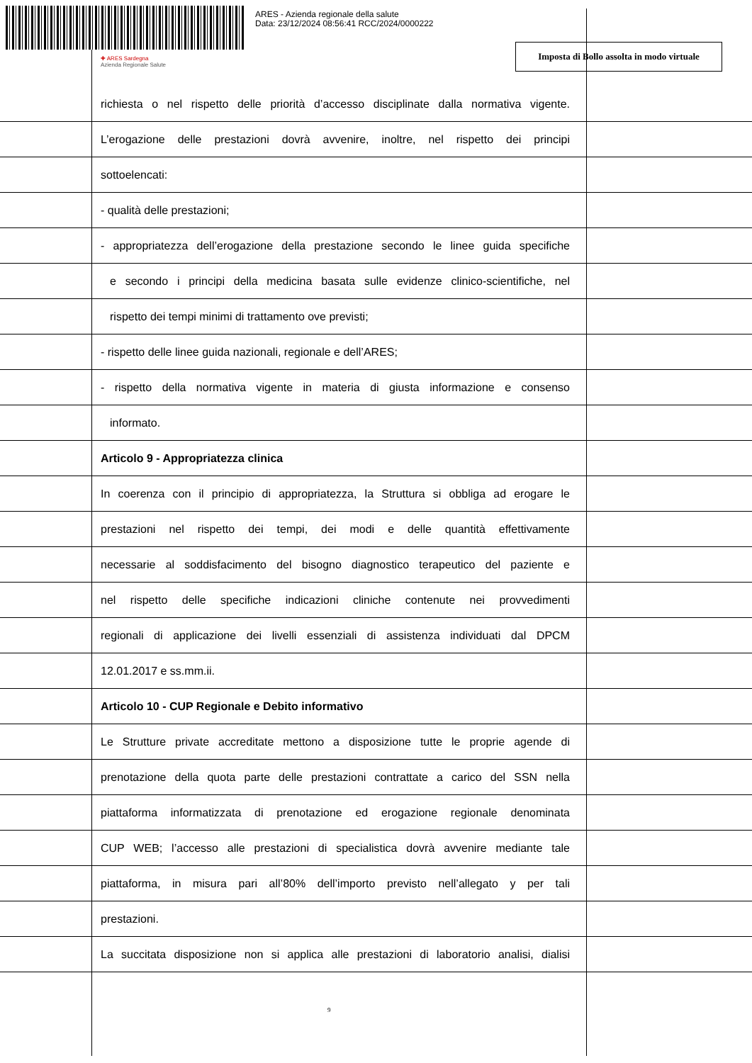ARES - Azienda regionale della salute
Data: 23/12/2024 08:56:41 RCC/2024/0000222
✚ ARES Sardegna
Azienda Regionale Salute
Imposta di Bollo assolta in modo virtuale
richiesta o nel rispetto delle priorità d’accesso disciplinate dalla normativa vigente.
L’erogazione delle prestazioni dovrà avvenire, inoltre, nel rispetto dei principi
sottoelencati:
- qualità delle prestazioni;
- appropriatezza dell’erogazione della prestazione secondo le linee guida specifiche
e secondo i principi della medicina basata sulle evidenze clinico-scientifiche, nel
rispetto dei tempi minimi di trattamento ove previsti;
- rispetto delle linee guida nazionali, regionale e dell’ARES;
- rispetto della normativa vigente in materia di giusta informazione e consenso
informato.
Articolo 9 - Appropriatezza clinica
In coerenza con il principio di appropriatezza, la Struttura si obbliga ad erogare le
prestazioni nel rispetto dei tempi, dei modi e delle quantità effettivamente
necessarie al soddisfacimento del bisogno diagnostico terapeutico del paziente e
nel rispetto delle specifiche indicazioni cliniche contenute nei provvedimenti
regionali di applicazione dei livelli essenziali di assistenza individuati dal DPCM
12.01.2017 e ss.mm.ii.
Articolo 10 - CUP Regionale e Debito informativo
Le Strutture private accreditate mettono a disposizione tutte le proprie agende di
prenotazione della quota parte delle prestazioni contrattate a carico del SSN nella
piattaforma informatizzata di prenotazione ed erogazione regionale denominata
CUP WEB; l’accesso alle prestazioni di specialistica dovrà avvenire mediante tale
piattaforma, in misura pari all’80% dell’importo previsto nell’allegato y per tali
prestazioni.
La succitata disposizione non si applica alle prestazioni di laboratorio analisi, dialisi
9